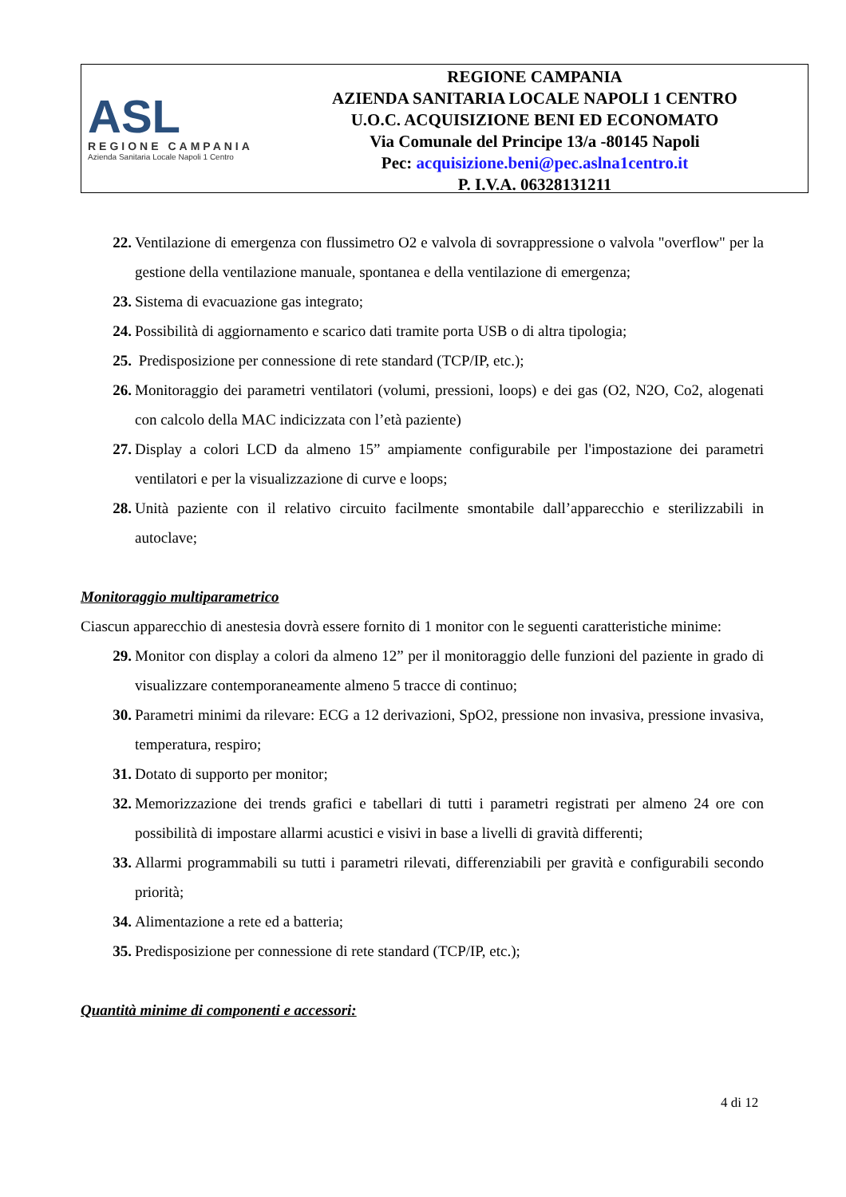ASL
REGIONE CAMPANIA
Azienda Sanitaria Locale Napoli 1 Centro
REGIONE CAMPANIA
AZIENDA SANITARIA LOCALE NAPOLI 1 CENTRO
U.O.C. ACQUISIZIONE BENI ED ECONOMATO
Via Comunale del Principe 13/a -80145 Napoli
Pec: acquisizione.beni@pec.aslna1centro.it
P. I.V.A. 06328131211
22. Ventilazione di emergenza con flussimetro O2 e valvola di sovrappressione o valvola "overflow" per la gestione della ventilazione manuale, spontanea e della ventilazione di emergenza;
23. Sistema di evacuazione gas integrato;
24. Possibilità di aggiornamento e scarico dati tramite porta USB o di altra tipologia;
25. Predisposizione per connessione di rete standard (TCP/IP, etc.);
26. Monitoraggio dei parametri ventilatori (volumi, pressioni, loops) e dei gas (O2, N2O, Co2, alogenati con calcolo della MAC indicizzata con l’età paziente)
27. Display a colori LCD da almeno 15” ampiamente configurabile per l'impostazione dei parametri ventilatori e per la visualizzazione di curve e loops;
28. Unità paziente con il relativo circuito facilmente smontabile dall’apparecchio e sterilizzabili in autoclave;
Monitoraggio multiparametrico
Ciascun apparecchio di anestesia dovrà essere fornito di 1 monitor con le seguenti caratteristiche minime:
29. Monitor con display a colori da almeno 12” per il monitoraggio delle funzioni del paziente in grado di visualizzare contemporaneamente almeno 5 tracce di continuo;
30. Parametri minimi da rilevare: ECG a 12 derivazioni, SpO2, pressione non invasiva, pressione invasiva, temperatura, respiro;
31. Dotato di supporto per monitor;
32. Memorizzazione dei trends grafici e tabellari di tutti i parametri registrati per almeno 24 ore con possibilità di impostare allarmi acustici e visivi in base a livelli di gravità differenti;
33. Allarmi programmabili su tutti i parametri rilevati, differenziabili per gravità e configurabili secondo priorità;
34. Alimentazione a rete ed a batteria;
35. Predisposizione per connessione di rete standard (TCP/IP, etc.);
Quantità minime di componenti e accessori:
4 di 12